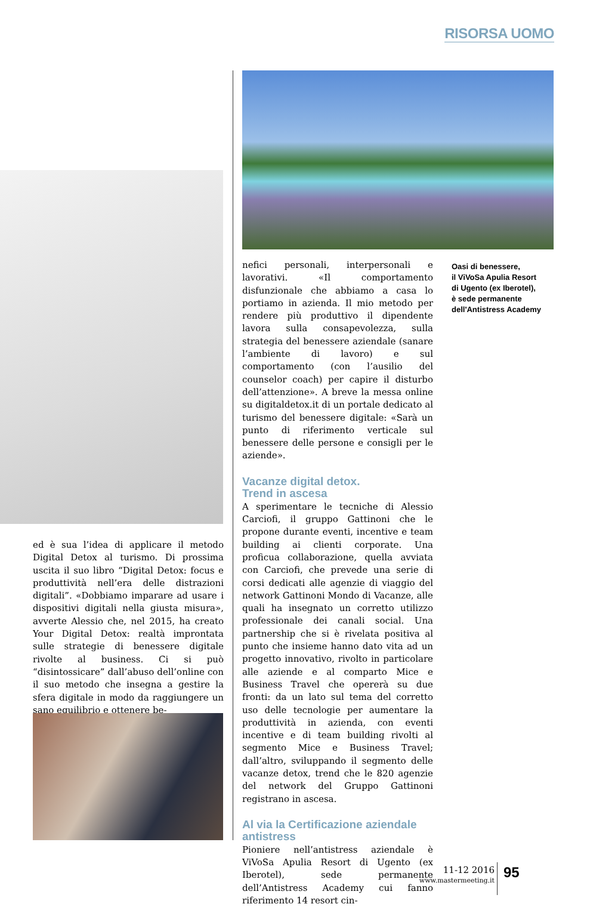RISORSA UOMO
ed è sua l’idea di applicare il metodo Digital Detox al turismo. Di prossima uscita il suo libro “Digital Detox: focus e produttività nell’era delle distrazioni digitali”. «Dobbiamo imparare ad usare i dispositivi digitali nella giusta misura», avverte Alessio che, nel 2015, ha creato Your Digital Detox: realtà improntata sulle strategie di benessere digitale rivolte al business. Ci si può “disintossicare” dall’abuso dell’online con il suo metodo che insegna a gestire la sfera digitale in modo da raggiungere un sano equilibrio e ottenere be-
nefici personali, interpersonali e lavorativi. «Il comportamento disfunzionale che abbiamo a casa lo portiamo in azienda. Il mio metodo per rendere più produttivo il dipendente lavora sulla consapevolezza, sulla strategia del benessere aziendale (sanare l’ambiente di lavoro) e sul comportamento (con l’ausilio del counselor coach) per capire il disturbo dell’attenzione». A breve la messa online su digitaldetox.it di un portale dedicato al turismo del benessere digitale: «Sarà un punto di riferimento verticale sul benessere delle persone e consigli per le aziende».
Vacanze digital detox.
Trend in ascesa
A sperimentare le tecniche di Alessio Carciofi, il gruppo Gattinoni che le propone durante eventi, incentive e team building ai clienti corporate. Una proficua collaborazione, quella avviata con Carciofi, che prevede una serie di corsi dedicati alle agenzie di viaggio del network Gattinoni Mondo di Vacanze, alle quali ha insegnato un corretto utilizzo professionale dei canali social. Una partnership che si è rivelata positiva al punto che insieme hanno dato vita ad un progetto innovativo, rivolto in particolare alle aziende e al comparto Mice e Business Travel che opererà su due fronti: da un lato sul tema del corretto uso delle tecnologie per aumentare la produttività in azienda, con eventi incentive e di team building rivolti al segmento Mice e Business Travel; dall’altro, sviluppando il segmento delle vacanze detox, trend che le 820 agenzie del network del Gruppo Gattinoni registrano in ascesa.
Al via la Certificazione aziendale antistress
Pioniere nell’antistress aziendale è ViVoSa Apulia Resort di Ugento (ex Iberotel), sede permanente dell’Antistress Academy cui fanno riferimento 14 resort cin-
Oasi di benessere,
il ViVoSa Apulia Resort
di Ugento (ex Iberotel),
è sede permanente
dell'Antistress Academy
11-12 2016
www.mastermeeting.it
95